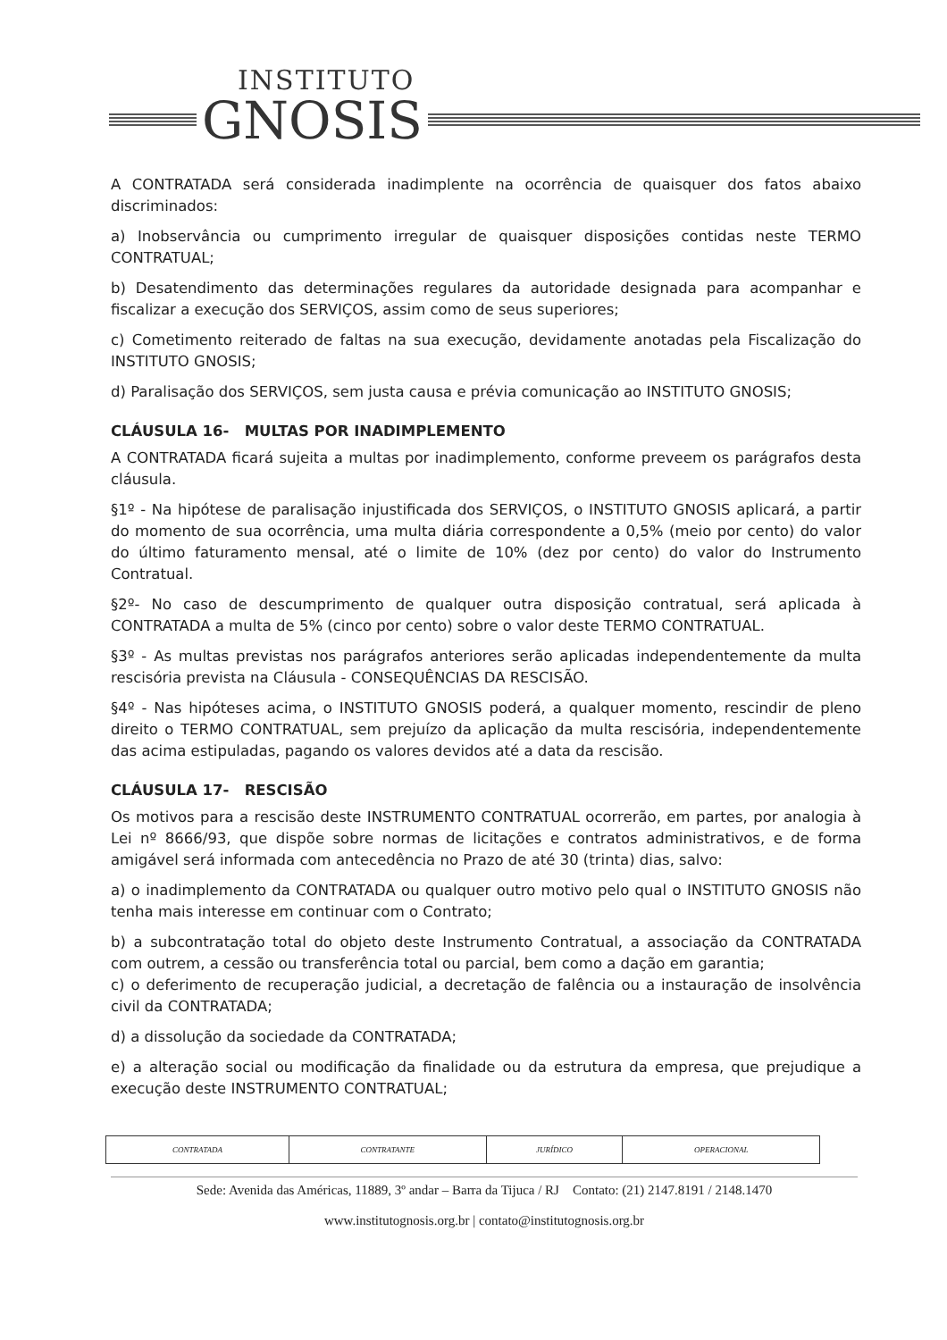INSTITUTO
GNOSIS
A CONTRATADA será considerada inadimplente na ocorrência de quaisquer dos fatos abaixo discriminados:
a) Inobservância ou cumprimento irregular de quaisquer disposições contidas neste TERMO CONTRATUAL;
b) Desatendimento das determinações regulares da autoridade designada para acompanhar e fiscalizar a execução dos SERVIÇOS, assim como de seus superiores;
c) Cometimento reiterado de faltas na sua execução, devidamente anotadas pela Fiscalização do INSTITUTO GNOSIS;
d) Paralisação dos SERVIÇOS, sem justa causa e prévia comunicação ao INSTITUTO GNOSIS;
CLÁUSULA 16- MULTAS POR INADIMPLEMENTO
A CONTRATADA ficará sujeita a multas por inadimplemento, conforme preveem os parágrafos desta cláusula.
§1º - Na hipótese de paralisação injustificada dos SERVIÇOS, o INSTITUTO GNOSIS aplicará, a partir do momento de sua ocorrência, uma multa diária correspondente a 0,5% (meio por cento) do valor do último faturamento mensal, até o limite de 10% (dez por cento) do valor do Instrumento Contratual.
§2º- No caso de descumprimento de qualquer outra disposição contratual, será aplicada à CONTRATADA a multa de 5% (cinco por cento) sobre o valor deste TERMO CONTRATUAL.
§3º - As multas previstas nos parágrafos anteriores serão aplicadas independentemente da multa rescisória prevista na Cláusula - CONSEQUÊNCIAS DA RESCISÃO.
§4º - Nas hipóteses acima, o INSTITUTO GNOSIS poderá, a qualquer momento, rescindir de pleno direito o TERMO CONTRATUAL, sem prejuízo da aplicação da multa rescisória, independentemente das acima estipuladas, pagando os valores devidos até a data da rescisão.
CLÁUSULA 17- RESCISÃO
Os motivos para a rescisão deste INSTRUMENTO CONTRATUAL ocorrerão, em partes, por analogia à Lei nº 8666/93, que dispõe sobre normas de licitações e contratos administrativos, e de forma amigável será informada com antecedência no Prazo de até 30 (trinta) dias, salvo:
a) o inadimplemento da CONTRATADA ou qualquer outro motivo pelo qual o INSTITUTO GNOSIS não tenha mais interesse em continuar com o Contrato;
b) a subcontratação total do objeto deste Instrumento Contratual, a associação da CONTRATADA com outrem, a cessão ou transferência total ou parcial, bem como a dação em garantia;
c) o deferimento de recuperação judicial, a decretação de falência ou a instauração de insolvência civil da CONTRATADA;
d) a dissolução da sociedade da CONTRATADA;
e) a alteração social ou modificação da finalidade ou da estrutura da empresa, que prejudique a execução deste INSTRUMENTO CONTRATUAL;
| CONTRATADA | CONTRATANTE | JURÍDICO | OPERACIONAL |
Sede: Avenida das Américas, 11889, 3º andar – Barra da Tijuca / RJ Contato: (21) 2147.8191 / 2148.1470
www.institutognosis.org.br | contato@institutognosis.org.br